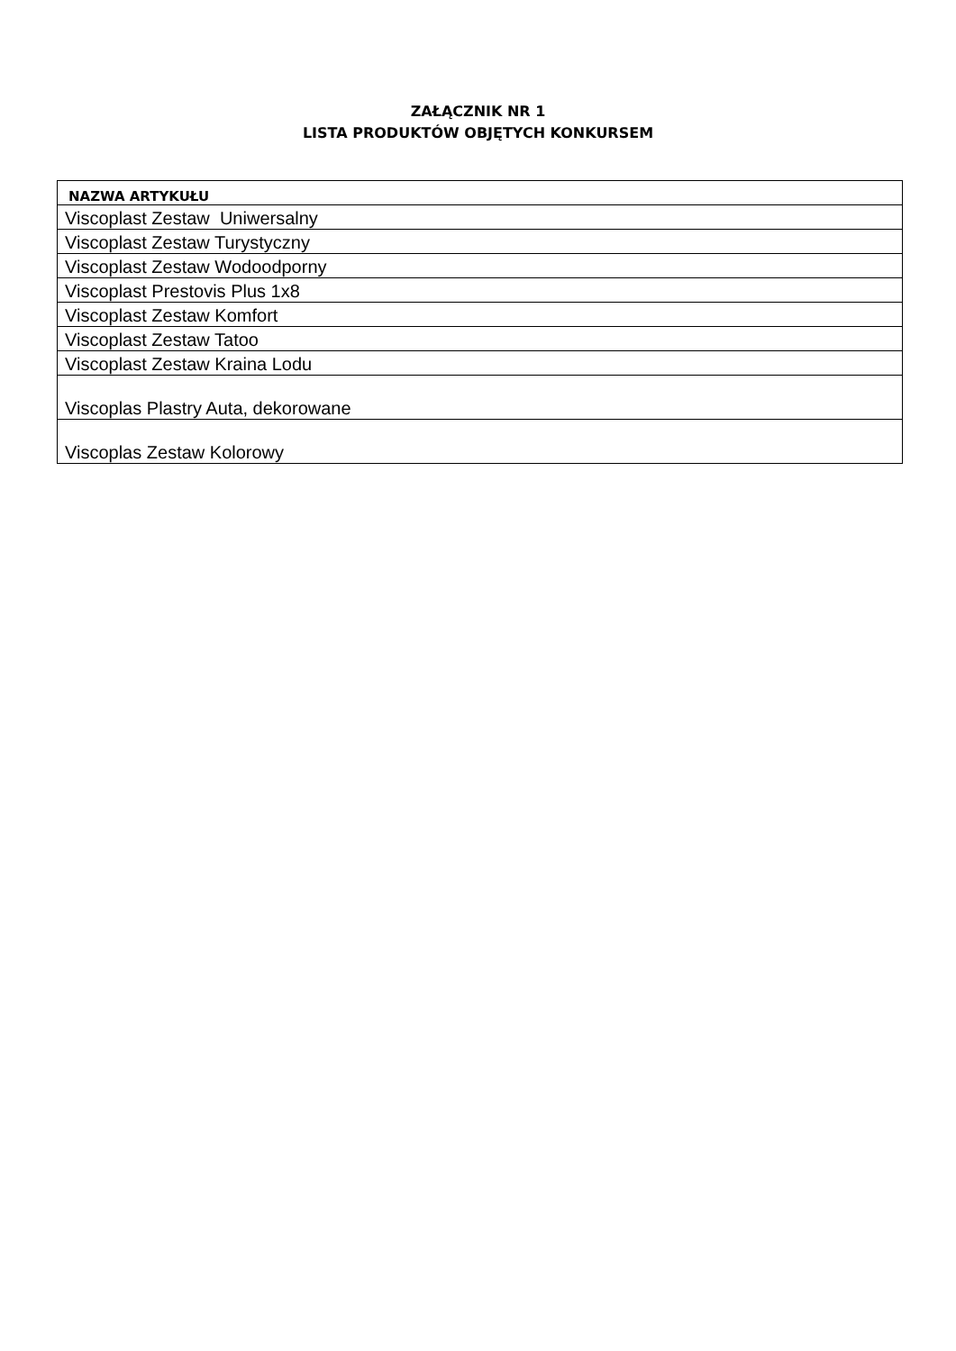ZAŁĄCZNIK NR 1
LISTA PRODUKTÓW OBJĘTYCH KONKURSEM
| NAZWA ARTYKUŁU |
| --- |
| Viscoplast Zestaw Uniwersalny |
| Viscoplast Zestaw Turystyczny |
| Viscoplast Zestaw Wodoodporny |
| Viscoplast Prestovis Plus 1x8 |
| Viscoplast Zestaw Komfort |
| Viscoplast Zestaw Tatoo |
| Viscoplast Zestaw Kraina Lodu |
| Viscoplas Plastry Auta, dekorowane |
| Viscoplas Zestaw Kolorowy |